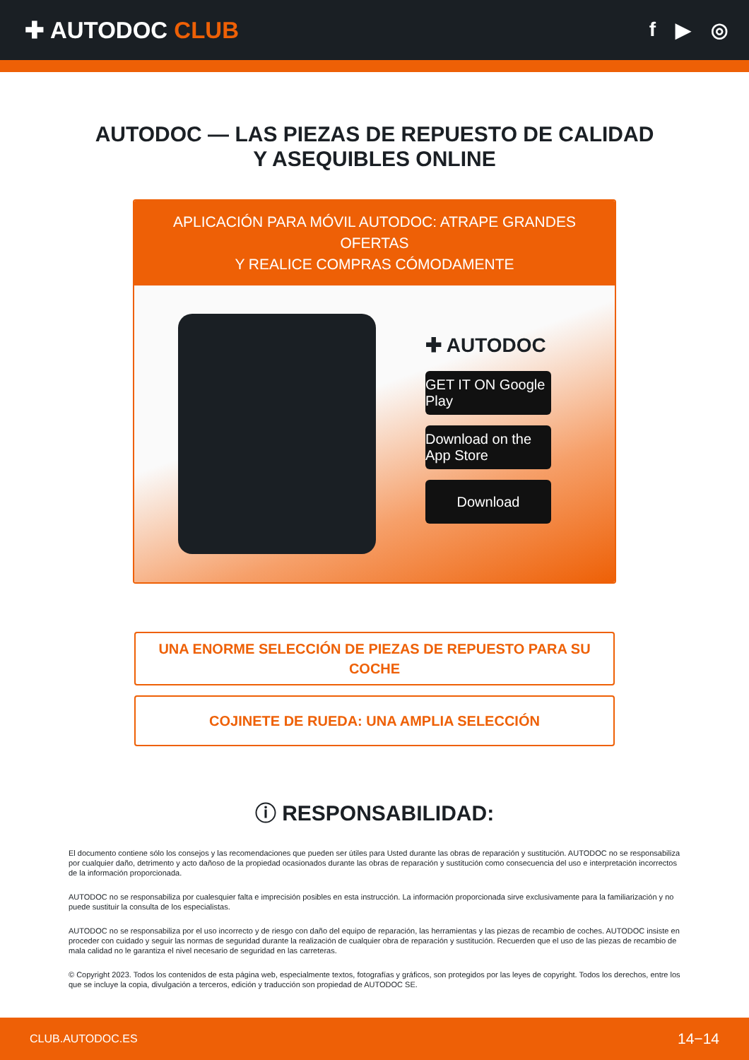✚ AUTODOC CLUB
f ▶ ◎
AUTODOC — LAS PIEZAS DE REPUESTO DE CALIDAD
Y ASEQUIBLES ONLINE
APLICACIÓN PARA MÓVIL AUTODOC: ATRAPE GRANDES OFERTAS
Y REALICE COMPRAS CÓMODAMENTE
✚ AUTODOC
GET IT ON Google Play
Download on the App Store
Download
UNA ENORME SELECCIÓN DE PIEZAS DE REPUESTO PARA SU COCHE
COJINETE DE RUEDA: UNA AMPLIA SELECCIÓN
ⓘ RESPONSABILIDAD:
El documento contiene sólo los consejos y las recomendaciones que pueden ser útiles para Usted durante las obras de reparación y sustitución. AUTODOC no se responsabiliza por cualquier daño, detrimento y acto dañoso de la propiedad ocasionados durante las obras de reparación y sustitución como consecuencia del uso e interpretación incorrectos de la información proporcionada.
AUTODOC no se responsabiliza por cualesquier falta e imprecisión posibles en esta instrucción. La información proporcionada sirve exclusivamente para la familiarización y no puede sustituir la consulta de los especialistas.
AUTODOC no se responsabiliza por el uso incorrecto y de riesgo con daño del equipo de reparación, las herramientas y las piezas de recambio de coches. AUTODOC insiste en proceder con cuidado y seguir las normas de seguridad durante la realización de cualquier obra de reparación y sustitución. Recuerden que el uso de las piezas de recambio de mala calidad no le garantiza el nivel necesario de seguridad en las carreteras.
© Copyright 2023. Todos los contenidos de esta página web, especialmente textos, fotografías y gráficos, son protegidos por las leyes de copyright. Todos los derechos, entre los que se incluye la copia, divulgación a terceros, edición y traducción son propiedad de AUTODOC SE.
CLUB.AUTODOC.ES 14−14